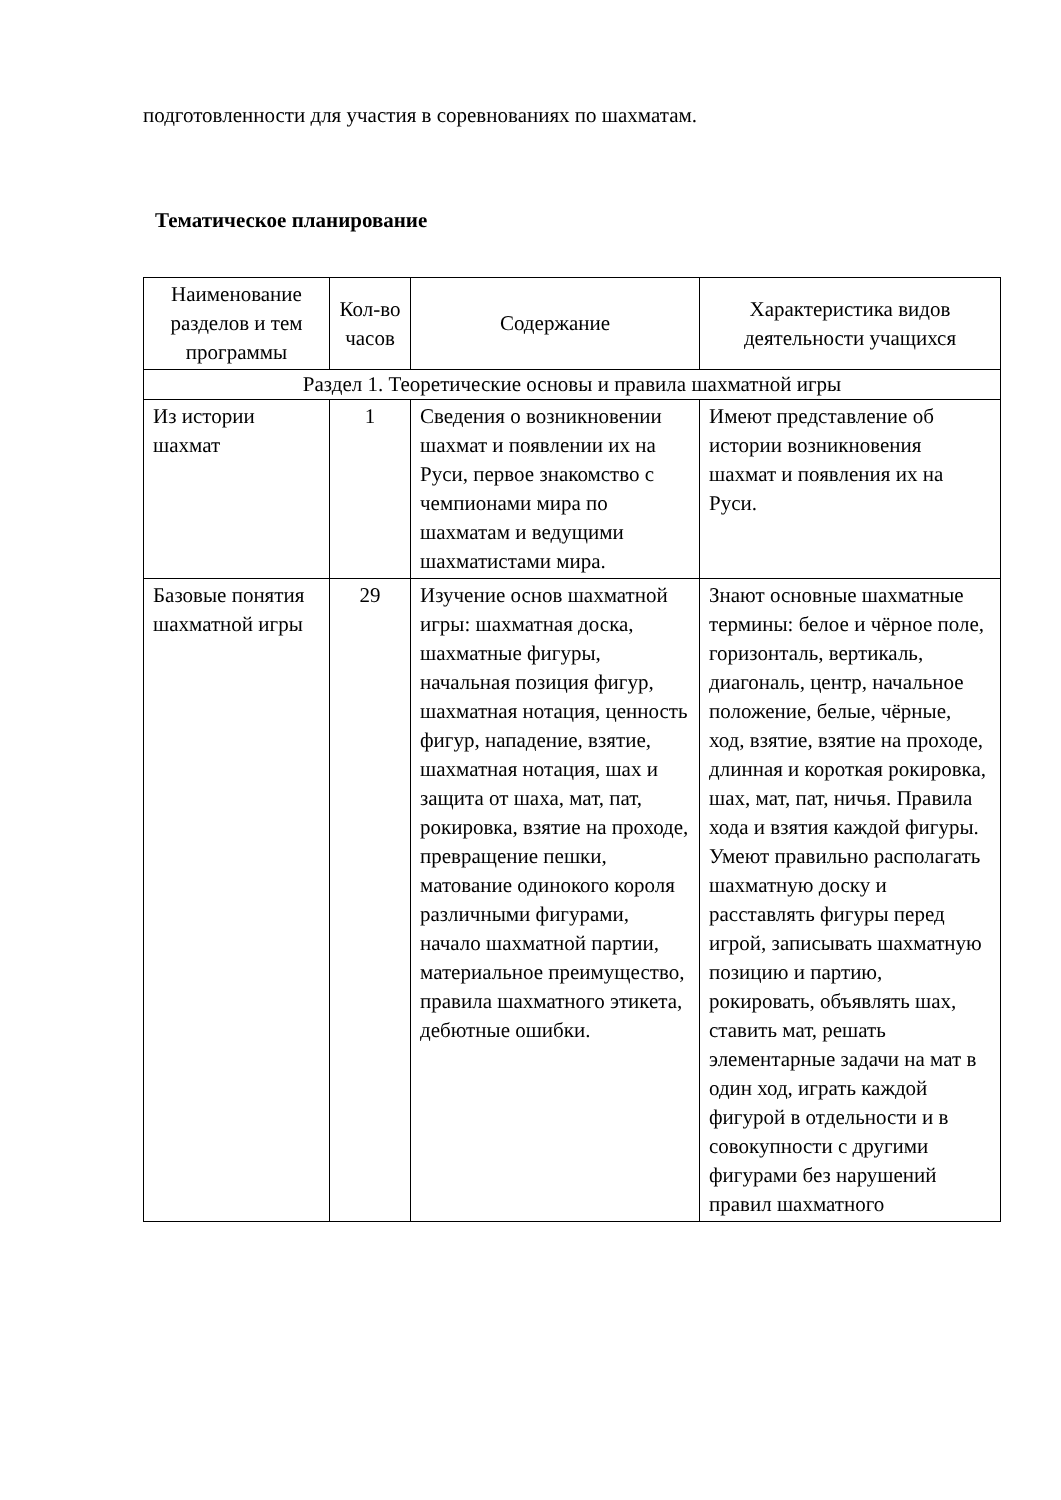подготовленности для участия в соревнованиях по шахматам.
Тематическое планирование
| Наименование разделов и тем программы | Кол-во часов | Содержание | Характеристика видов деятельности учащихся |
| --- | --- | --- | --- |
| Раздел 1. Теоретические основы и правила шахматной игры | | | |
| Из истории шахмат | 1 | Сведения о возникновении шахмат и появлении их на Руси, первое знакомство с чемпионами мира по шахматам и ведущими шахматистами мира. | Имеют представление об истории возникновения шахмат и появления их на Руси. |
| Базовые понятия шахматной игры | 29 | Изучение основ шахматной игры: шахматная доска, шахматные фигуры, начальная позиция фигур, шахматная нотация, ценность фигур, нападение, взятие, шахматная нотация, шах и защита от шаха, мат, пат, рокировка, взятие на проходе, превращение пешки, матование одинокого короля различными фигурами, начало шахматной партии, материальное преимущество, правила шахматного этикета, дебютные ошибки. | Знают основные шахматные термины: белое и чёрное поле, горизонталь, вертикаль, диагональ, центр, начальное положение, белые, чёрные, ход, взятие, взятие на проходе, длинная и короткая рокировка, шах, мат, пат, ничья. Правила хода и взятия каждой фигуры. Умеют правильно располагать шахматную доску и расставлять фигуры перед игрой, записывать шахматную позицию и партию, рокировать, объявлять шах, ставить мат, решать элементарные задачи на мат в один ход, играть каждой фигурой в отдельности и в совокупности с другими фигурами без нарушений правил шахматного |